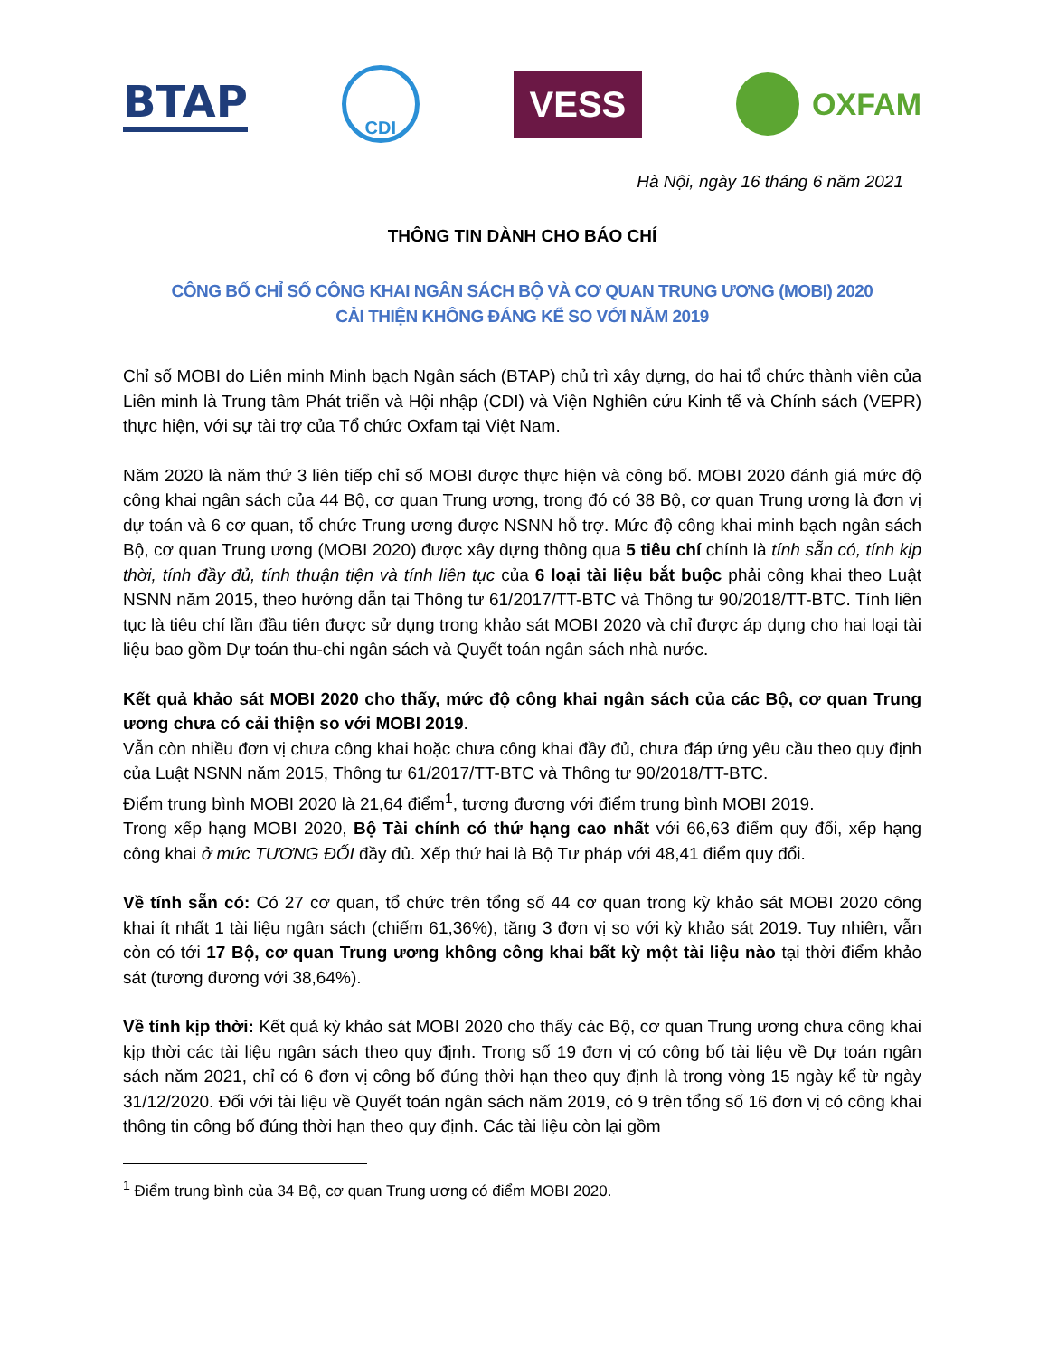BTAP
CDI
VESS
OXFAM
Hà Nội, ngày 16 tháng 6 năm 2021
THÔNG TIN DÀNH CHO BÁO CHÍ
CÔNG BỐ CHỈ SỐ CÔNG KHAI NGÂN SÁCH BỘ VÀ CƠ QUAN TRUNG ƯƠNG (MOBI) 2020
CẢI THIỆN KHÔNG ĐÁNG KỂ SO VỚI NĂM 2019
Chỉ số MOBI do Liên minh Minh bạch Ngân sách (BTAP) chủ trì xây dựng, do hai tổ chức thành viên của Liên minh là Trung tâm Phát triển và Hội nhập (CDI) và Viện Nghiên cứu Kinh tế và Chính sách (VEPR) thực hiện, với sự tài trợ của Tổ chức Oxfam tại Việt Nam.
Năm 2020 là năm thứ 3 liên tiếp chỉ số MOBI được thực hiện và công bố. MOBI 2020 đánh giá mức độ công khai ngân sách của 44 Bộ, cơ quan Trung ương, trong đó có 38 Bộ, cơ quan Trung ương là đơn vị dự toán và 6 cơ quan, tổ chức Trung ương được NSNN hỗ trợ. Mức độ công khai minh bạch ngân sách Bộ, cơ quan Trung ương (MOBI 2020) được xây dựng thông qua 5 tiêu chí chính là tính sẵn có, tính kịp thời, tính đầy đủ, tính thuận tiện và tính liên tục của 6 loại tài liệu bắt buộc phải công khai theo Luật NSNN năm 2015, theo hướng dẫn tại Thông tư 61/2017/TT-BTC và Thông tư 90/2018/TT-BTC. Tính liên tục là tiêu chí lần đầu tiên được sử dụng trong khảo sát MOBI 2020 và chỉ được áp dụng cho hai loại tài liệu bao gồm Dự toán thu-chi ngân sách và Quyết toán ngân sách nhà nước.
Kết quả khảo sát MOBI 2020 cho thấy, mức độ công khai ngân sách của các Bộ, cơ quan Trung ương chưa có cải thiện so với MOBI 2019.
Vẫn còn nhiều đơn vị chưa công khai hoặc chưa công khai đầy đủ, chưa đáp ứng yêu cầu theo quy định của Luật NSNN năm 2015, Thông tư 61/2017/TT-BTC và Thông tư 90/2018/TT-BTC.
Điểm trung bình MOBI 2020 là 21,64 điểm<sup>1</sup>, tương đương với điểm trung bình MOBI 2019.
Trong xếp hạng MOBI 2020, Bộ Tài chính có thứ hạng cao nhất với 66,63 điểm quy đổi, xếp hạng công khai ở mức TƯƠNG ĐỐI đầy đủ. Xếp thứ hai là Bộ Tư pháp với 48,41 điểm quy đổi.
Về tính sẵn có: Có 27 cơ quan, tổ chức trên tổng số 44 cơ quan trong kỳ khảo sát MOBI 2020 công khai ít nhất 1 tài liệu ngân sách (chiếm 61,36%), tăng 3 đơn vị so với kỳ khảo sát 2019. Tuy nhiên, vẫn còn có tới 17 Bộ, cơ quan Trung ương không công khai bất kỳ một tài liệu nào tại thời điểm khảo sát (tương đương với 38,64%).
Về tính kịp thời: Kết quả kỳ khảo sát MOBI 2020 cho thấy các Bộ, cơ quan Trung ương chưa công khai kịp thời các tài liệu ngân sách theo quy định. Trong số 19 đơn vị có công bố tài liệu về Dự toán ngân sách năm 2021, chỉ có 6 đơn vị công bố đúng thời hạn theo quy định là trong vòng 15 ngày kể từ ngày 31/12/2020. Đối với tài liệu về Quyết toán ngân sách năm 2019, có 9 trên tổng số 16 đơn vị có công khai thông tin công bố đúng thời hạn theo quy định. Các tài liệu còn lại gồm
<sup>1</sup> Điểm trung bình của 34 Bộ, cơ quan Trung ương có điểm MOBI 2020.